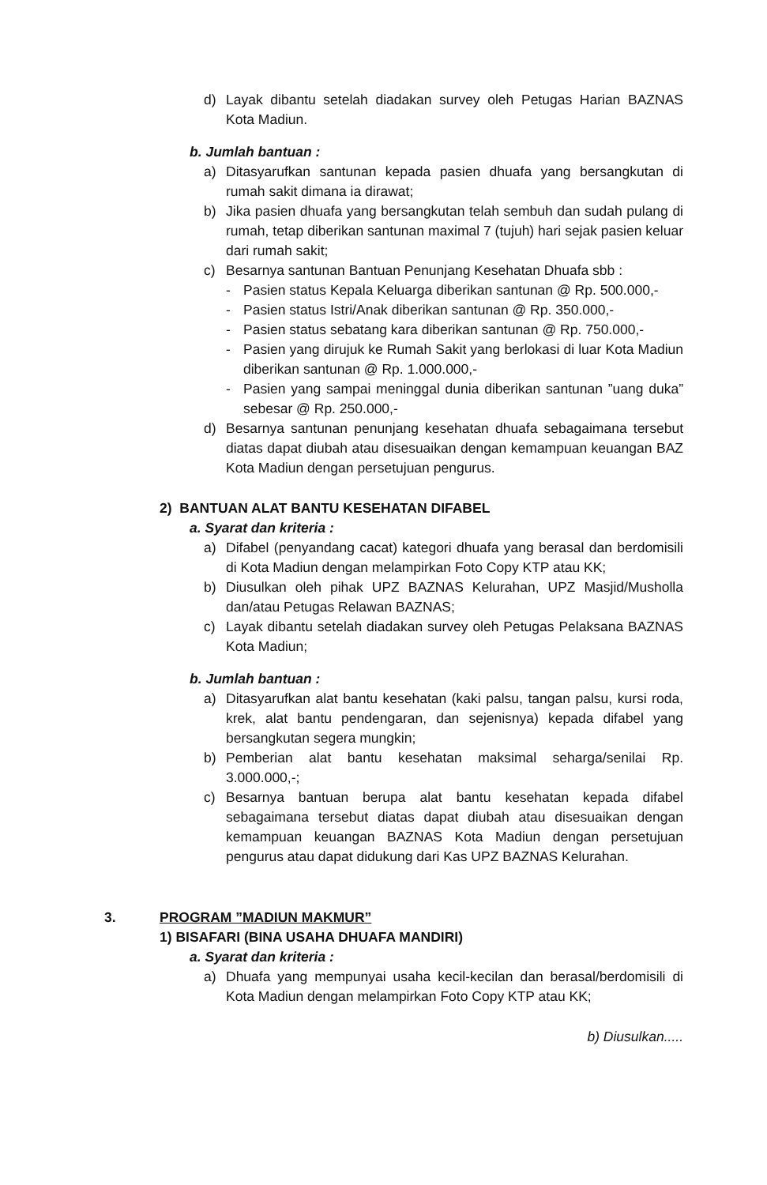d) Layak dibantu setelah diadakan survey oleh Petugas Harian BAZNAS Kota Madiun.
b. Jumlah bantuan :
a) Ditasyarufkan santunan kepada pasien dhuafa yang bersangkutan di rumah sakit dimana ia dirawat;
b) Jika pasien dhuafa yang bersangkutan telah sembuh dan sudah pulang di rumah, tetap diberikan santunan maximal 7 (tujuh) hari sejak pasien keluar dari rumah sakit;
c) Besarnya santunan Bantuan Penunjang Kesehatan Dhuafa sbb :
- Pasien status Kepala Keluarga diberikan santunan @ Rp. 500.000,-
- Pasien status Istri/Anak diberikan santunan @ Rp. 350.000,-
- Pasien status sebatang kara diberikan santunan @ Rp. 750.000,-
- Pasien yang dirujuk ke Rumah Sakit yang berlokasi di luar Kota Madiun diberikan santunan @ Rp. 1.000.000,-
- Pasien yang sampai meninggal dunia diberikan santunan ”uang duka” sebesar @ Rp. 250.000,-
d) Besarnya santunan penunjang kesehatan dhuafa sebagaimana tersebut diatas dapat diubah atau disesuaikan dengan kemampuan keuangan BAZ Kota Madiun dengan persetujuan pengurus.
2) BANTUAN ALAT BANTU KESEHATAN DIFABEL
a. Syarat dan kriteria :
a) Difabel (penyandang cacat) kategori dhuafa yang berasal dan berdomisili di Kota Madiun dengan melampirkan Foto Copy KTP atau KK;
b) Diusulkan oleh pihak UPZ BAZNAS Kelurahan, UPZ Masjid/Musholla dan/atau Petugas Relawan BAZNAS;
c) Layak dibantu setelah diadakan survey oleh Petugas Pelaksana BAZNAS Kota Madiun;
b. Jumlah bantuan :
a) Ditasyarufkan alat bantu kesehatan (kaki palsu, tangan palsu, kursi roda, krek, alat bantu pendengaran, dan sejenisnya) kepada difabel yang bersangkutan segera mungkin;
b) Pemberian alat bantu kesehatan maksimal seharga/senilai Rp. 3.000.000,-;
c) Besarnya bantuan berupa alat bantu kesehatan kepada difabel sebagaimana tersebut diatas dapat diubah atau disesuaikan dengan kemampuan keuangan BAZNAS Kota Madiun dengan persetujuan pengurus atau dapat didukung dari Kas UPZ BAZNAS Kelurahan.
3. PROGRAM ”MADIUN MAKMUR”
1) BISAFARI (BINA USAHA DHUAFA MANDIRI)
a. Syarat dan kriteria :
a) Dhuafa yang mempunyai usaha kecil-kecilan dan berasal/berdomisili di Kota Madiun dengan melampirkan Foto Copy KTP atau KK;
b) Diusulkan.....